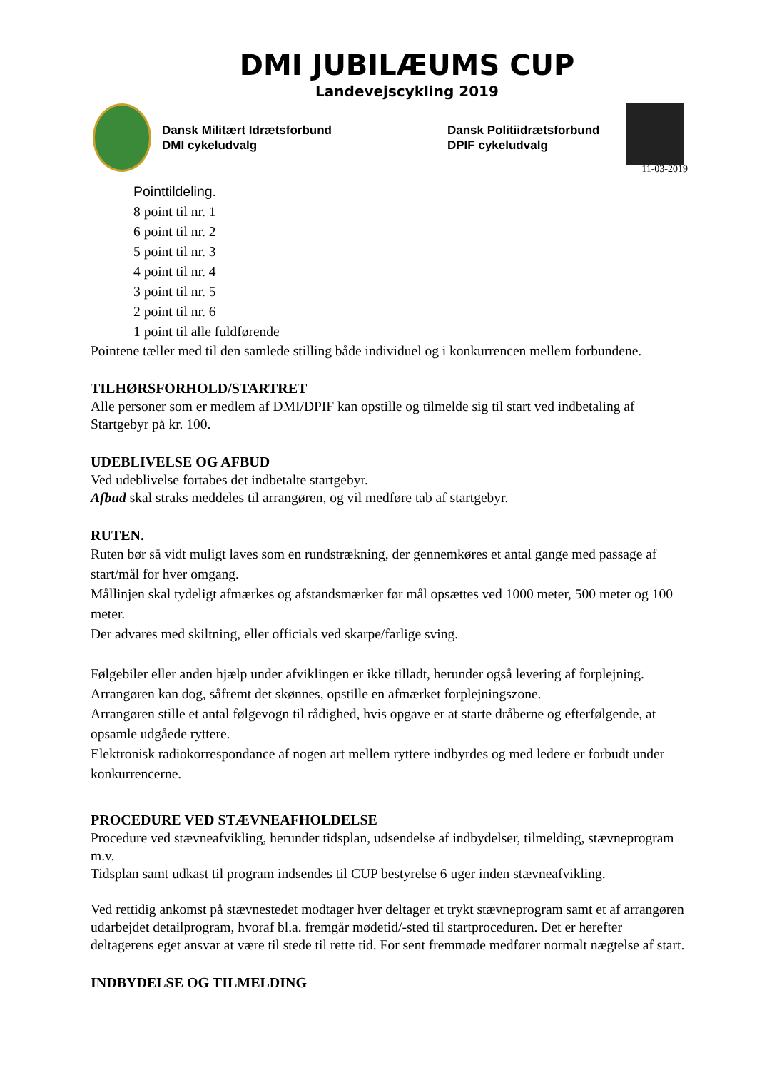DMI JUBILÆUMS CUP
Landevejscykling 2019
Dansk Militært Idrætsforbund
DMI cykeludvalg
Dansk Politiidrætsforbund
DPIF cykeludvalg
11-03-2019
Pointtildeling.
8 point til nr. 1
6 point til nr. 2
5 point til nr. 3
4 point til nr. 4
3 point til nr. 5
2 point til nr. 6
1 point til alle fuldførende
Pointene tæller med til den samlede stilling både individuel og i konkurrencen mellem forbundene.
TILHØRSFORHOLD/STARTRET
Alle personer som er medlem af DMI/DPIF kan opstille og tilmelde sig til start ved indbetaling af Startgebyr på kr. 100.
UDEBLIVELSE OG AFBUD
Ved udeblivelse fortabes det indbetalte startgebyr.
Afbud skal straks meddeles til arrangøren, og vil medføre tab af startgebyr.
RUTEN.
Ruten bør så vidt muligt laves som en rundstrækning, der gennemkøres et antal gange med passage af start/mål for hver omgang.
Mållinjen skal tydeligt afmærkes og afstandsmærker før mål opsættes ved 1000 meter, 500 meter og 100 meter.
Der advares med skiltning, eller officials ved skarpe/farlige sving.
Følgebiler eller anden hjælp under afviklingen er ikke tilladt, herunder også levering af forplejning. Arrangøren kan dog, såfremt det skønnes, opstille en afmærket forplejningszone.
Arrangøren stille et antal følgevogn til rådighed, hvis opgave er at starte dråberne og efterfølgende, at opsamle udgåede ryttere.
Elektronisk radiokorrespondance af nogen art mellem ryttere indbyrdes og med ledere er forbudt under konkurrencerne.
PROCEDURE VED STÆVNEAFHOLDELSE
Procedure ved stævneafvikling, herunder tidsplan, udsendelse af indbydelser, tilmelding, stævneprogram m.v.
Tidsplan samt udkast til program indsendes til CUP bestyrelse 6 uger inden stævneafvikling.
Ved rettidig ankomst på stævnestedet modtager hver deltager et trykt stævneprogram samt et af arrangøren udarbejdet detailprogram, hvoraf bl.a. fremgår mødetid/-sted til startproceduren. Det er herefter deltagerens eget ansvar at være til stede til rette tid. For sent fremmøde medfører normalt nægtelse af start.
INDBYDELSE OG TILMELDING